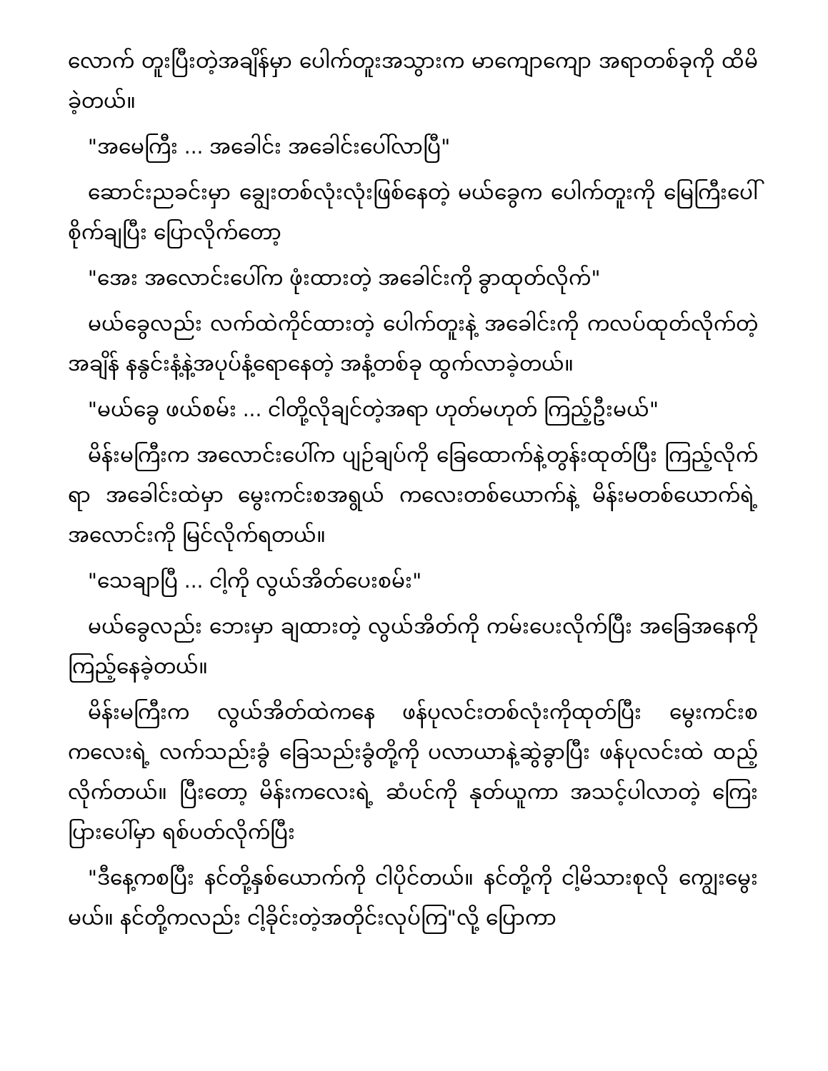လောက် တူးပြီးတဲ့အချိန်မှာ ပေါက်တူးအသွားက မာကျောကျော အရာတစ်ခုကို ထိမိခဲ့တယ်။
"အမေကြီး ... အခေါင်း အခေါင်းပေါ်လာပြီ"
ဆောင်းညခင်းမှာ ချွေးတစ်လုံးလုံးဖြစ်နေတဲ့ မယ်ခွေက ပေါက်တူးကို မြေကြီးပေါ်စိုက်ချပြီး ပြောလိုက်တော့
"အေး အလောင်းပေါ်က ဖုံးထားတဲ့ အခေါင်းကို ခွာထုတ်လိုက်"
မယ်ခွေလည်း လက်ထဲကိုင်ထားတဲ့ ပေါက်တူးနဲ့ အခေါင်းကို ကလပ်ထုတ်လိုက်တဲ့အချိန် နနွင်းနံ့နဲ့အပုပ်နံ့ရောနေတဲ့ အနံ့တစ်ခု ထွက်လာခဲ့တယ်။
"မယ်ခွေ ဖယ်စမ်း ... ငါတို့လိုချင်တဲ့အရာ ဟုတ်မဟုတ် ကြည့်ဦးမယ်"
မိန်းမကြီးက အလောင်းပေါ်က ပျဉ်ချပ်ကို ခြေထောက်နဲ့တွန်းထုတ်ပြီး ကြည့်လိုက်ရာ အခေါင်းထဲမှာ မွေးကင်းစအရွယ် ကလေးတစ်ယောက်နဲ့ မိန်းမတစ်ယောက်ရဲ့အလောင်းကို မြင်လိုက်ရတယ်။
"သေချာပြီ ... ငါ့ကို လွယ်အိတ်ပေးစမ်း"
မယ်ခွေလည်း ဘေးမှာ ချထားတဲ့ လွယ်အိတ်ကို ကမ်းပေးလိုက်ပြီး အခြေအနေကို ကြည့်နေခဲ့တယ်။
မိန်းမကြီးက လွယ်အိတ်ထဲကနေ ဖန်ပုလင်းတစ်လုံးကိုထုတ်ပြီး မွေးကင်းစကလေးရဲ့ လက်သည်းခွံ ခြေသည်းခွံတို့ကို ပလာယာနဲ့ဆွဲခွာပြီး ဖန်ပုလင်းထဲ ထည့်လိုက်တယ်။ ပြီးတော့ မိန်းကလေးရဲ့ ဆံပင်ကို နုတ်ယူကာ အသင့်ပါလာတဲ့ ကြေးပြားပေါ်မှာ ရစ်ပတ်လိုက်ပြီး
"ဒီနေ့ကစပြီး နင်တို့နှစ်ယောက်ကို ငါပိုင်တယ်။ နင်တို့ကို ငါ့မိသားစုလို ကျွေးမွေးမယ်။ နင်တို့ကလည်း ငါ့ခိုင်းတဲ့အတိုင်းလုပ်ကြ"လို့ ပြောကာ